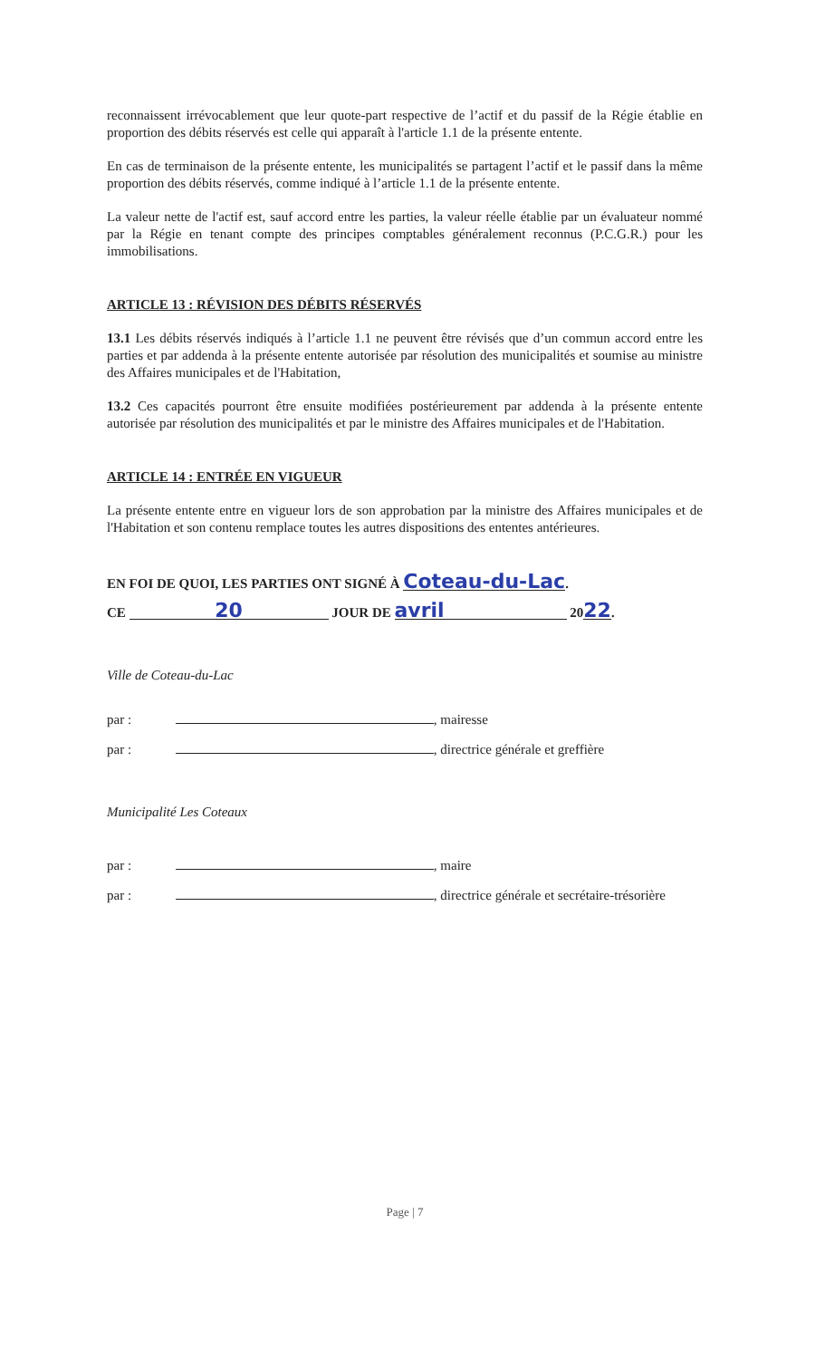reconnaissent irrévocablement que leur quote-part respective de l’actif et du passif de la Régie établie en proportion des débits réservés est celle qui apparaît à l'article 1.1 de la présente entente.
En cas de terminaison de la présente entente, les municipalités se partagent l’actif et le passif dans la même proportion des débits réservés, comme indiqué à l’article 1.1 de la présente entente.
La valeur nette de l'actif est, sauf accord entre les parties, la valeur réelle établie par un évaluateur nommé par la Régie en tenant compte des principes comptables généralement reconnus (P.C.G.R.) pour les immobilisations.
ARTICLE 13 : RÉVISION DES DÉBITS RÉSERVÉS
13.1 Les débits réservés indiqués à l’article 1.1 ne peuvent être révisés que d’un commun accord entre les parties et par addenda à la présente entente autorisée par résolution des municipalités et soumise au ministre des Affaires municipales et de l'Habitation,
13.2 Ces capacités pourront être ensuite modifiées postérieurement par addenda à la présente entente autorisée par résolution des municipalités et par le ministre des Affaires municipales et de l'Habitation.
ARTICLE 14 : ENTRÉE EN VIGUEUR
La présente entente entre en vigueur lors de son approbation par la ministre des Affaires municipales et de l'Habitation et son contenu remplace toutes les autres dispositions des ententes antérieures.
EN FOI DE QUOI, LES PARTIES ONT SIGNÉ À Coteau-du-Lac.
CE 20 JOUR DE avril 2022.
Ville de Coteau-du-Lac
par : , mairesse
par : , directrice générale et greffière
Municipalité Les Coteaux
par : , maire
par : , directrice générale et secrétaire-trésorière
Page | 7